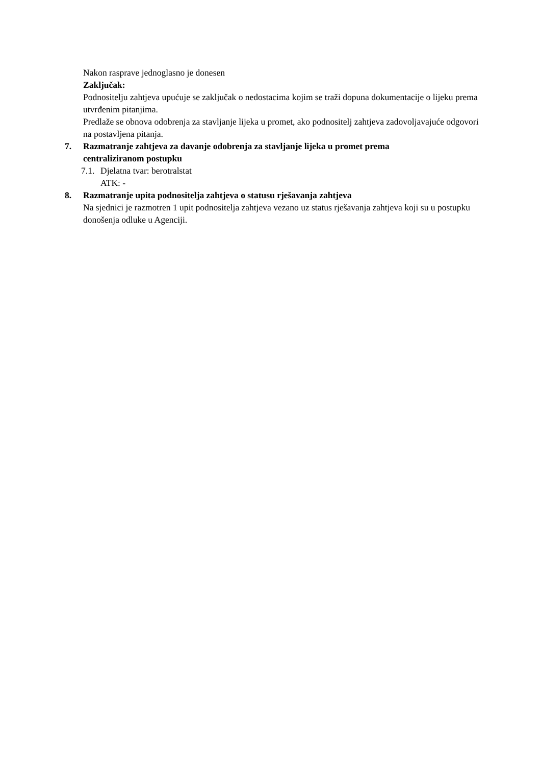Nakon rasprave jednoglasno je donesen
Zaključak:
Podnositelju zahtjeva upućuje se zaključak o nedostacima kojim se traži dopuna dokumentacije o lijeku prema utvrđenim pitanjima.
Predlaže se obnova odobrenja za stavljanje lijeka u promet, ako podnositelj zahtjeva zadovoljavajuće odgovori na postavljena pitanja.
7. Razmatranje zahtjeva za davanje odobrenja za stavljanje lijeka u promet prema centraliziranom postupku
7.1. Djelatna tvar: berotralstat
ATK: -
8. Razmatranje upita podnositelja zahtjeva o statusu rješavanja zahtjeva
Na sjednici je razmotren 1 upit podnositelja zahtjeva vezano uz status rješavanja zahtjeva koji su u postupku donošenja odluke u Agenciji.